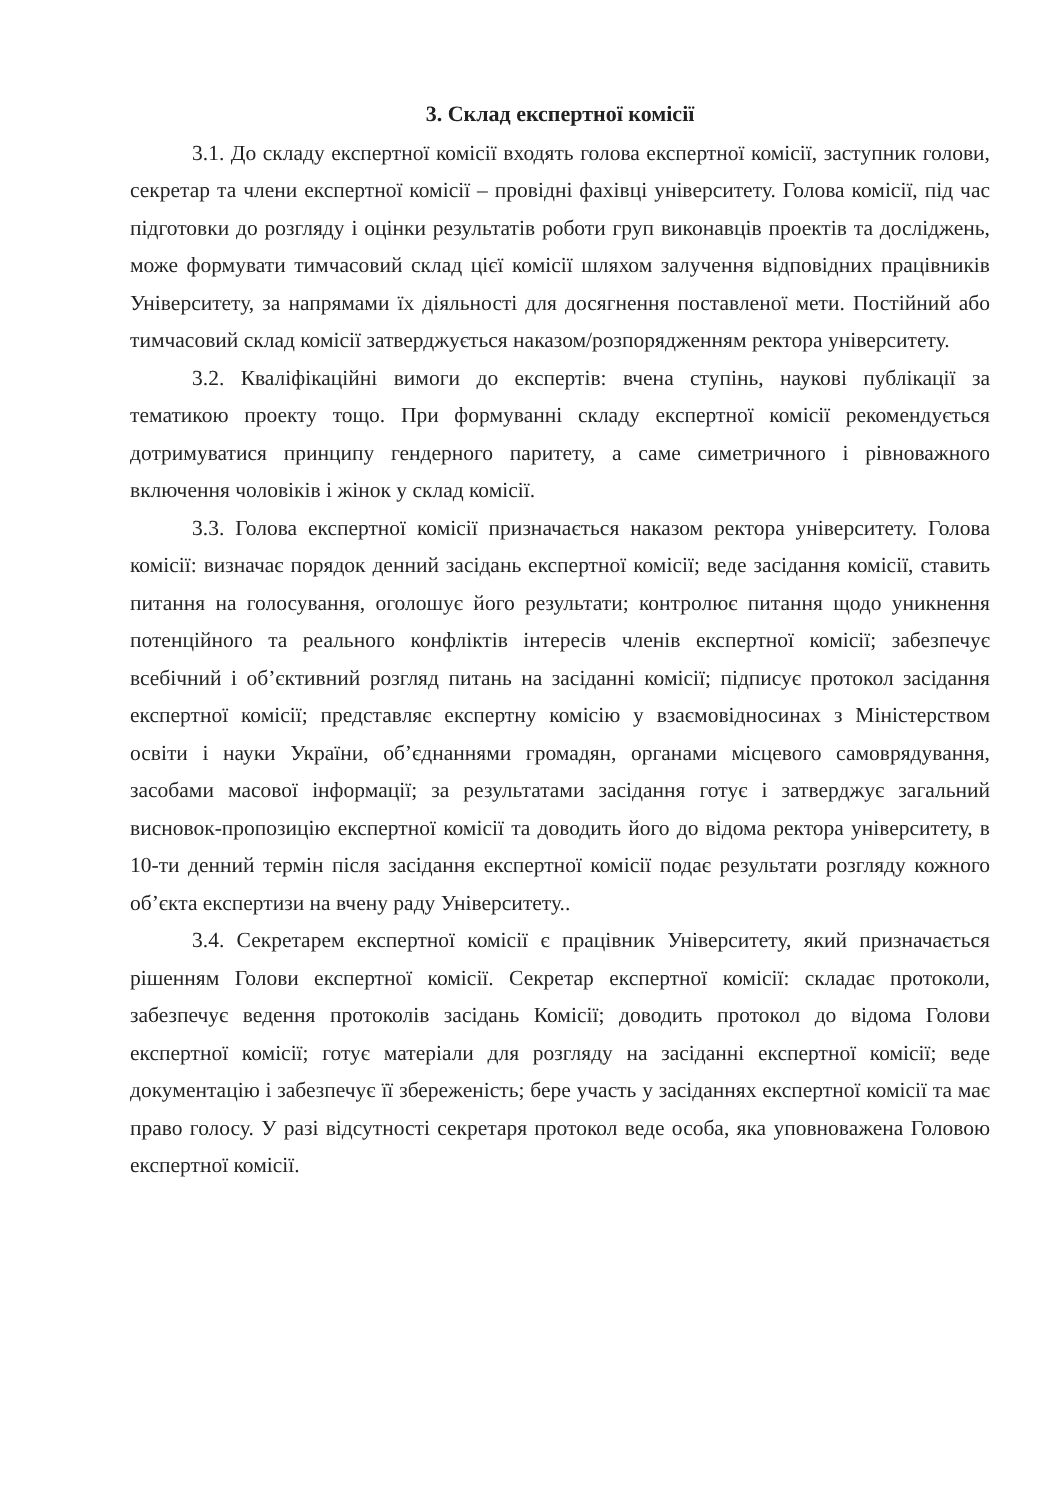3. Склад експертної комісії
3.1. До складу експертної комісії входять голова експертної комісії, заступник голови, секретар та члени експертної комісії – провідні фахівці університету. Голова комісії, під час підготовки до розгляду і оцінки результатів роботи груп виконавців проектів та досліджень, може формувати тимчасовий склад цієї комісії шляхом залучення відповідних працівників Університету, за напрямами їх діяльності для досягнення поставленої мети. Постійний або тимчасовий склад комісії затверджується наказом/розпорядженням ректора університету.
3.2. Кваліфікаційні вимоги до експертів: вчена ступінь, наукові публікації за тематикою проекту тощо. При формуванні складу експертної комісії рекомендується дотримуватися принципу гендерного паритету, а саме симетричного і рівноважного включення чоловіків і жінок у склад комісії.
3.3. Голова експертної комісії призначається наказом ректора університету. Голова комісії: визначає порядок денний засідань експертної комісії; веде засідання комісії, ставить питання на голосування, оголошує його результати; контролює питання щодо уникнення потенційного та реального конфліктів інтересів членів експертної комісії; забезпечує всебічний і об’єктивний розгляд питань на засіданні комісії; підписує протокол засідання експертної комісії; представляє експертну комісію у взаємовідносинах з Міністерством освіти і науки України, об’єднаннями громадян, органами місцевого самоврядування, засобами масової інформації; за результатами засідання готує і затверджує загальний висновок-пропозицію експертної комісії та доводить його до відома ректора університету, в 10-ти денний термін після засідання експертної комісії подає результати розгляду кожного об’єкта експертизи на вчену раду Університету..
3.4. Секретарем експертної комісії є працівник Університету, який призначається рішенням Голови експертної комісії. Секретар експертної комісії: складає протоколи, забезпечує ведення протоколів засідань Комісії; доводить протокол до відома Голови експертної комісії; готує матеріали для розгляду на засіданні експертної комісії; веде документацію і забезпечує її збереженість; бере участь у засіданнях експертної комісії та має право голосу. У разі відсутності секретаря протокол веде особа, яка уповноважена Головою експертної комісії.